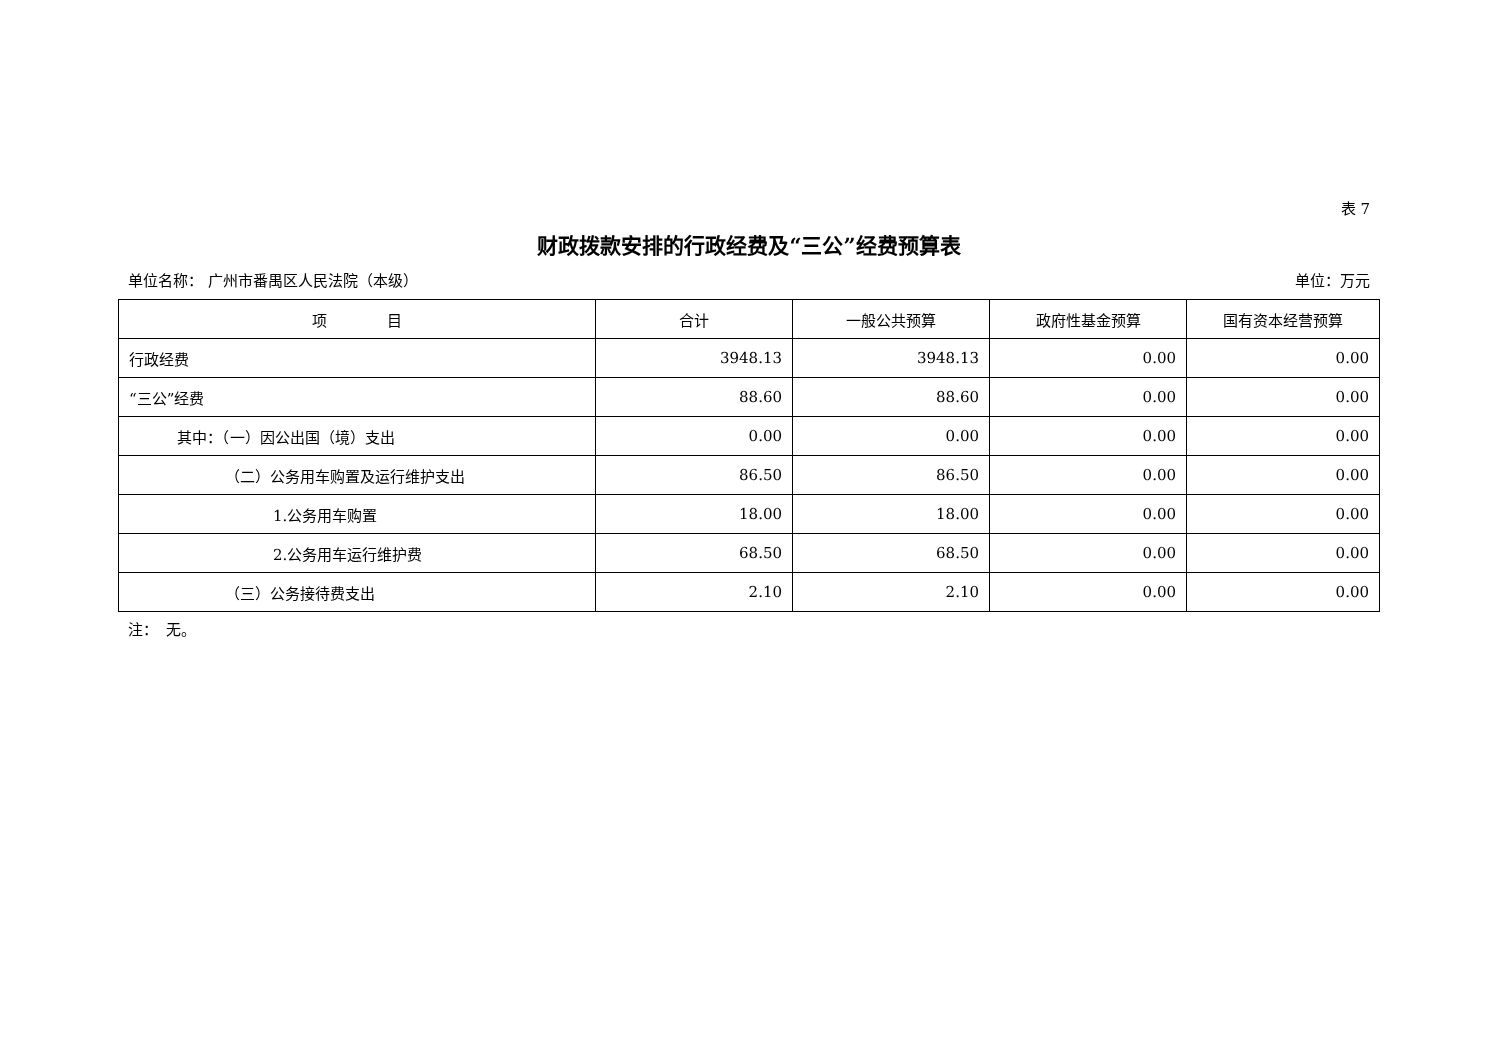表 7
财政拨款安排的行政经费及“三公”经费预算表
单位名称： 广州市番禺区人民法院（本级） 单位：万元
| 项 目 | 合计 | 一般公共预算 | 政府性基金预算 | 国有资本经营预算 |
| --- | --- | --- | --- | --- |
| 行政经费 | 3948.13 | 3948.13 | 0.00 | 0.00 |
| “三公”经费 | 88.60 | 88.60 | 0.00 | 0.00 |
| 其中：（一）因公出国（境）支出 | 0.00 | 0.00 | 0.00 | 0.00 |
| （二）公务用车购置及运行维护支出 | 86.50 | 86.50 | 0.00 | 0.00 |
| 1.公务用车购置 | 18.00 | 18.00 | 0.00 | 0.00 |
| 2.公务用车运行维护费 | 68.50 | 68.50 | 0.00 | 0.00 |
| （三）公务接待费支出 | 2.10 | 2.10 | 0.00 | 0.00 |
注：　无。